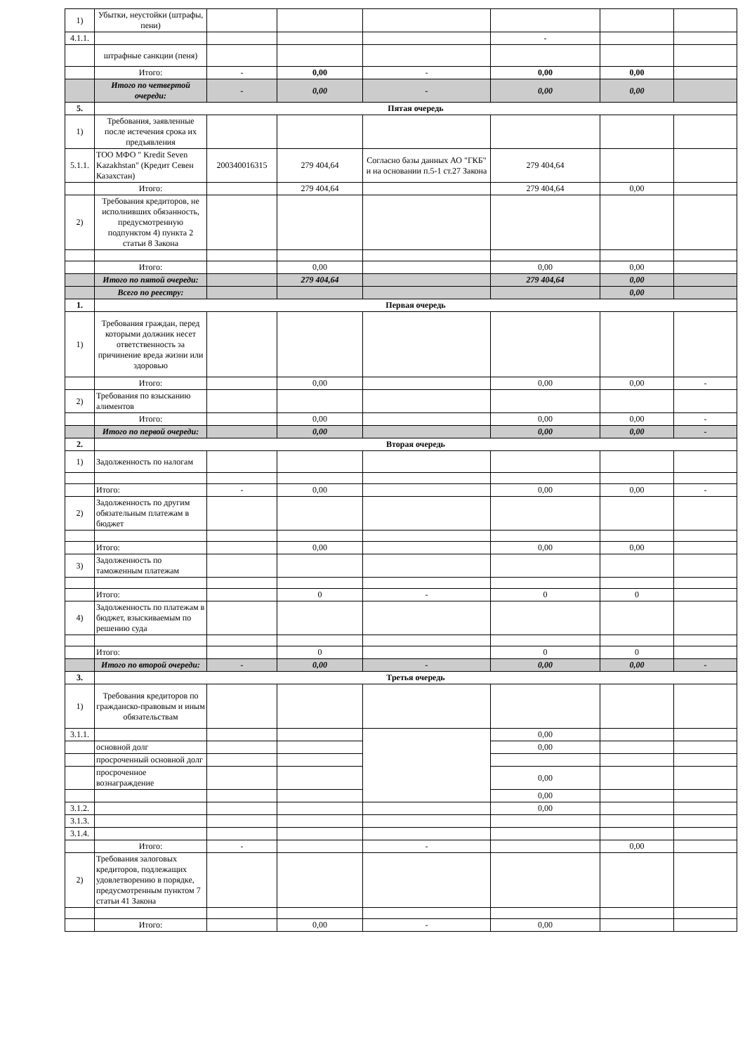| 1) | Убытки, неустойки (штрафы, пени) | | | | | | |
| 4.1.1. | | | | | - | | |
| | штрафные санкции (пеня) | | | | | | |
| | Итого: | - | 0,00 | - | 0,00 | 0,00 | |
| | Итого по четвертой очереди: | - | 0,00 | - | 0,00 | 0,00 | |
| 5. | Пятая очередь | | | | | | |
| 1) | Требования, заявленные после истечения срока их предъявления | | | | | | |
| 5.1.1. | ТОО МФО " Kredit Seven Kazakhstan" (Кредит Севен Казахстан) | 200340016315 | 279 404,64 | Согласно базы данных АО "ГКБ" и на основании п.5-1 ст.27 Закона | 279 404,64 | | |
| | Итого: | | 279 404,64 | | 279 404,64 | 0,00 | |
| 2) | Требования кредиторов, не исполнивших обязанность, предусмотренную подпунктом 4) пункта 2 статьи 8 Закона | | | | | | |
| | Итого: | | 0,00 | | 0,00 | 0,00 | |
| | Итого по пятой очереди: | | 279 404,64 | | 279 404,64 | 0,00 | |
| | Всего по реестру: | | | | | 0,00 | |
| 1. | Первая очередь | | | | | | |
| 1) | Требования граждан, перед которыми должник несет ответственность за причинение вреда жизни или здоровью | | | | | | |
| | Итого: | | 0,00 | | 0,00 | 0,00 | - |
| 2) | Требования по взысканию алиментов | | | | | | |
| | Итого: | | 0,00 | | 0,00 | 0,00 | - |
| | Итого по первой очереди: | | 0,00 | | 0,00 | 0,00 | - |
| 2. | Вторая очередь | | | | | | |
| 1) | Задолженность по налогам | | | | | | |
| | Итого: | - | 0,00 | | 0,00 | 0,00 | - |
| 2) | Задолженность по другим обязательным платежам в бюджет | | | | | | |
| | Итого: | | 0,00 | | 0,00 | 0,00 | |
| 3) | Задолженность по таможенным платежам | | | | | | |
| | Итого: | | 0 | - | 0 | 0 | |
| 4) | Задолженность по платежам в бюджет, взыскиваемым по решению суда | | | | | | |
| | Итого: | | 0 | | 0 | 0 | |
| | Итого по второй очереди: | - | 0,00 | - | 0,00 | 0,00 | - |
| 3. | Третья очередь | | | | | | |
| 1) | Требования кредиторов по гражданско-правовым и иным обязательствам | | | | | | |
| 3.1.1. | | | | | 0,00 | | |
| | основной долг | | | | 0,00 | | |
| | просроченный основной долг | | | | | | |
| | просроченное вознаграждение | | | | 0,00 | | |
| | | | | | 0,00 | | |
| 3.1.2. | | | | | 0,00 | | |
| 3.1.3. | | | | | | | |
| 3.1.4. | | | | | | | |
| | Итого: | - | | - | | 0,00 | |
| 2) | Требования залоговых кредиторов, подлежащих удовлетворению в порядке, предусмотренным пунктом 7 статьи 41 Закона | | | | | | |
| | Итого: | | 0,00 | - | 0,00 | | |